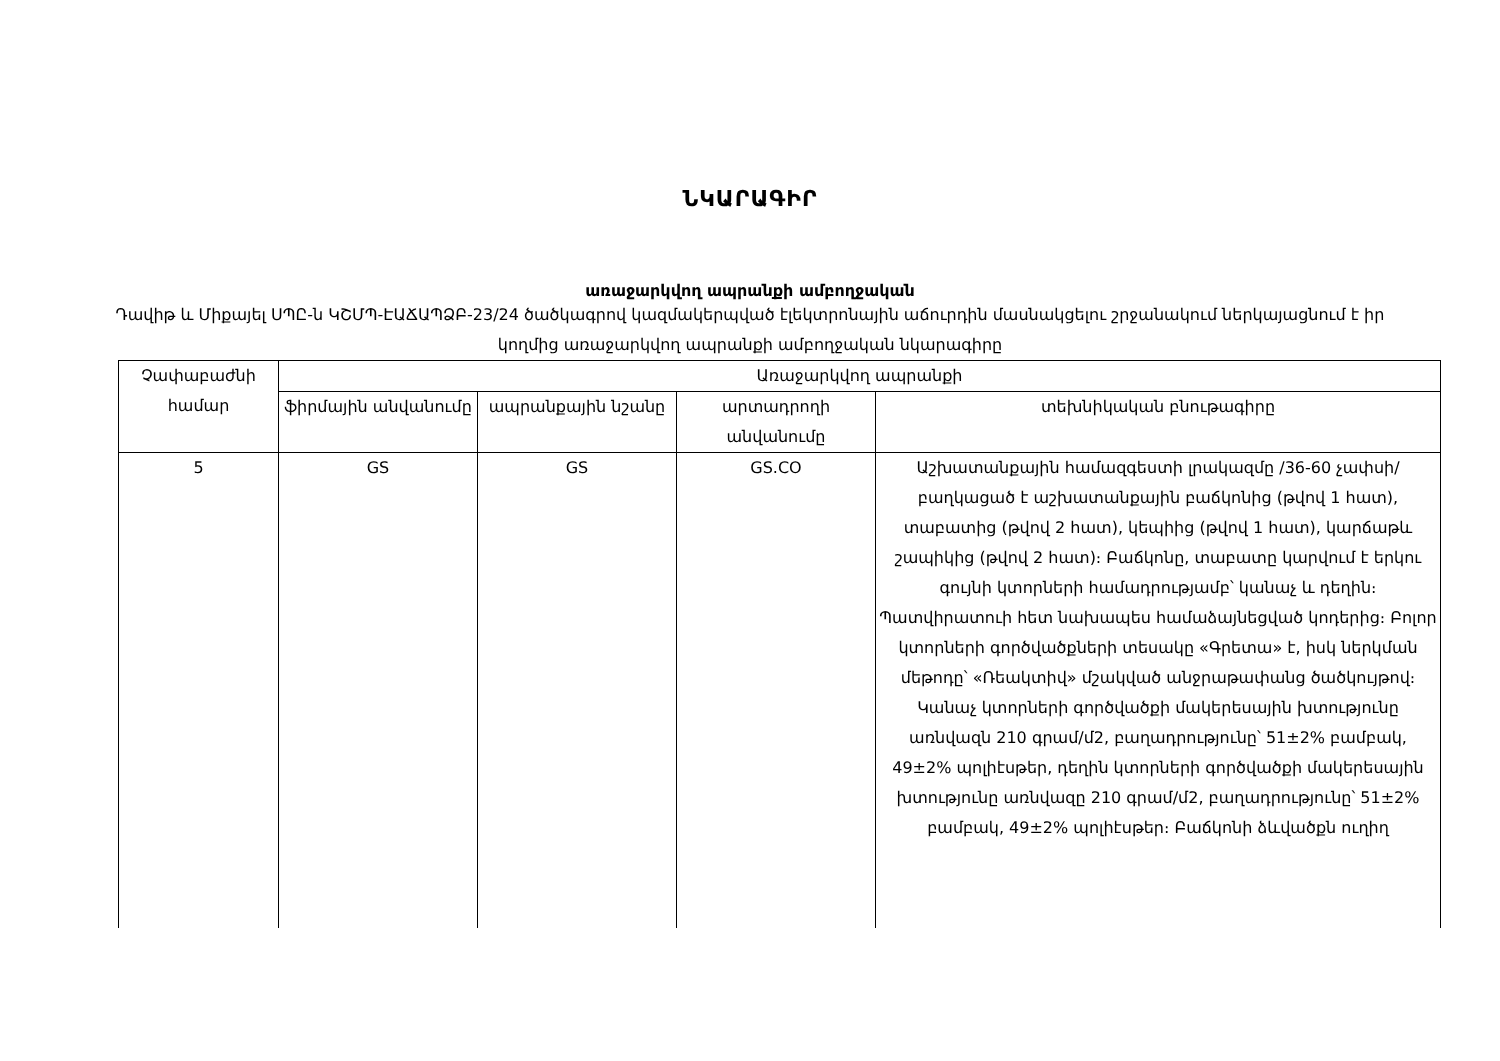ՆԿԱՐԱԳԻՐ
առաջարկվող ապրանքի ամբողջական
Դավիթ և Միքայել ՍՊԸ-ն ԿՇՄՊ-ԷԱՃԱՊՁԲ-23/24 ծածկագրով կազմակերպված էլեկտրոնային աճուրդին մասնակցելու շրջանակում ներկայացնում է իր կողմից առաջարկվող ապրանքի ամբողջական նկարագիրը
| Չափաբաժնի համար | Առաջարկվող ապրանքի | | | |
| --- | --- | --- | --- | --- |
| | ֆիրմային անվանումը | ապրանքային նշանը | արտադրողի անվանումը | տեխնիկական բնութագիրը |
| 5 | GS | GS | GS.CO | Աշխատանքային համազգեստի լրակազմը /36-60 չափսի/ բաղկացած է աշխատանքային բաճկոնից (թվով 1 հատ), տաբատից (թվով 2 հատ), կեպիից (թվով 1 հատ), կարճաթև շապիկից (թվով 2 հատ)։ Բաճկոնը, տաբատը կարվում է երկու գույնի կտորների համադրությամբ՝ կանաչ և դեղին։ Պատվիրատուի հետ նախապես համաձայնեցված կոդերից։ Բոլոր կտորների գործվածքների տեսակը «Գրետա» է, իսկ ներկման մեթոդը՝ «Ռեակտիվ» մշակված անջրաթափանց ծածկույթով։ Կանաչ կտորների գործվածքի մակերեսային խտությունը առնվազն 210 գրամ/մ2, բաղադրությունը՝ 51±2% բամբակ, 49±2% պոլիէսթեր, դեղին կտորների գործվածքի մակերեսային խտությունը առնվազը 210 գրամ/մ2, բաղադրությունը՝ 51±2% բամբակ, 49±2% պոլիէսթեր։ Բաճկոնի ձևվածքն ուղիղ |